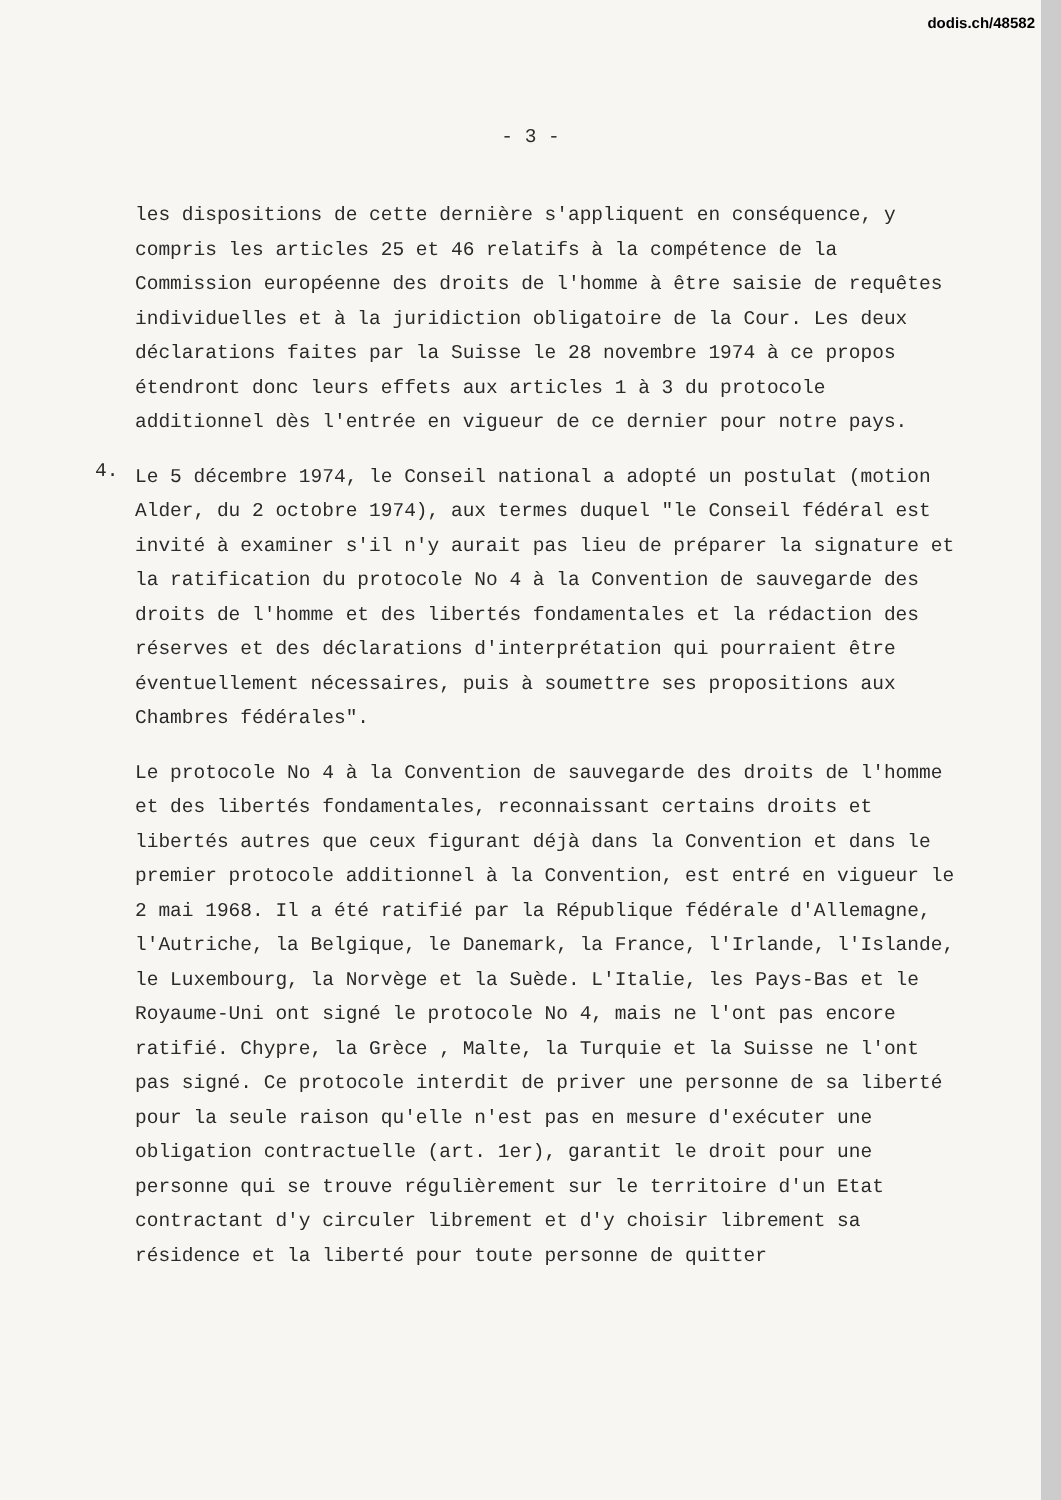dodis.ch/48582
- 3 -
les dispositions de cette dernière s'appliquent en conséquence, y compris les articles 25 et 46 relatifs à la compétence de la Commission européenne des droits de l'homme à être saisie de requêtes individuelles et à la juridiction obligatoire de la Cour. Les deux déclarations faites par la Suisse le 28 novembre 1974 à ce propos étendront donc leurs effets aux articles 1 à 3 du protocole additionnel dès l'entrée en vigueur de ce dernier pour notre pays.
4.
Le 5 décembre 1974, le Conseil national a adopté un postulat (motion Alder, du 2 octobre 1974), aux termes duquel "le Conseil fédéral est invité à examiner s'il n'y aurait pas lieu de préparer la signature et la ratification du protocole No 4 à la Convention de sauvegarde des droits de l'homme et des libertés fondamentales et la rédaction des réserves et des déclarations d'interprétation qui pourraient être éventuellement nécessaires, puis à soumettre ses propositions aux Chambres fédérales".
Le protocole No 4 à la Convention de sauvegarde des droits de l'homme et des libertés fondamentales, reconnaissant certains droits et libertés autres que ceux figurant déjà dans la Convention et dans le premier protocole additionnel à la Convention, est entré en vigueur le 2 mai 1968. Il a été ratifié par la République fédérale d'Allemagne, l'Autriche, la Belgique, le Danemark, la France, l'Irlande, l'Islande, le Luxembourg, la Norvège et la Suède. L'Italie, les Pays-Bas et le Royaume-Uni ont signé le protocole No 4, mais ne l'ont pas encore ratifié. Chypre, la Grèce , Malte, la Turquie et la Suisse ne l'ont pas signé. Ce protocole interdit de priver une personne de sa liberté pour la seule raison qu'elle n'est pas en mesure d'exécuter une obligation contractuelle (art. 1er), garantit le droit pour une personne qui se trouve régulièrement sur le territoire d'un Etat contractant d'y circuler librement et d'y choisir librement sa résidence et la liberté pour toute personne de quitter